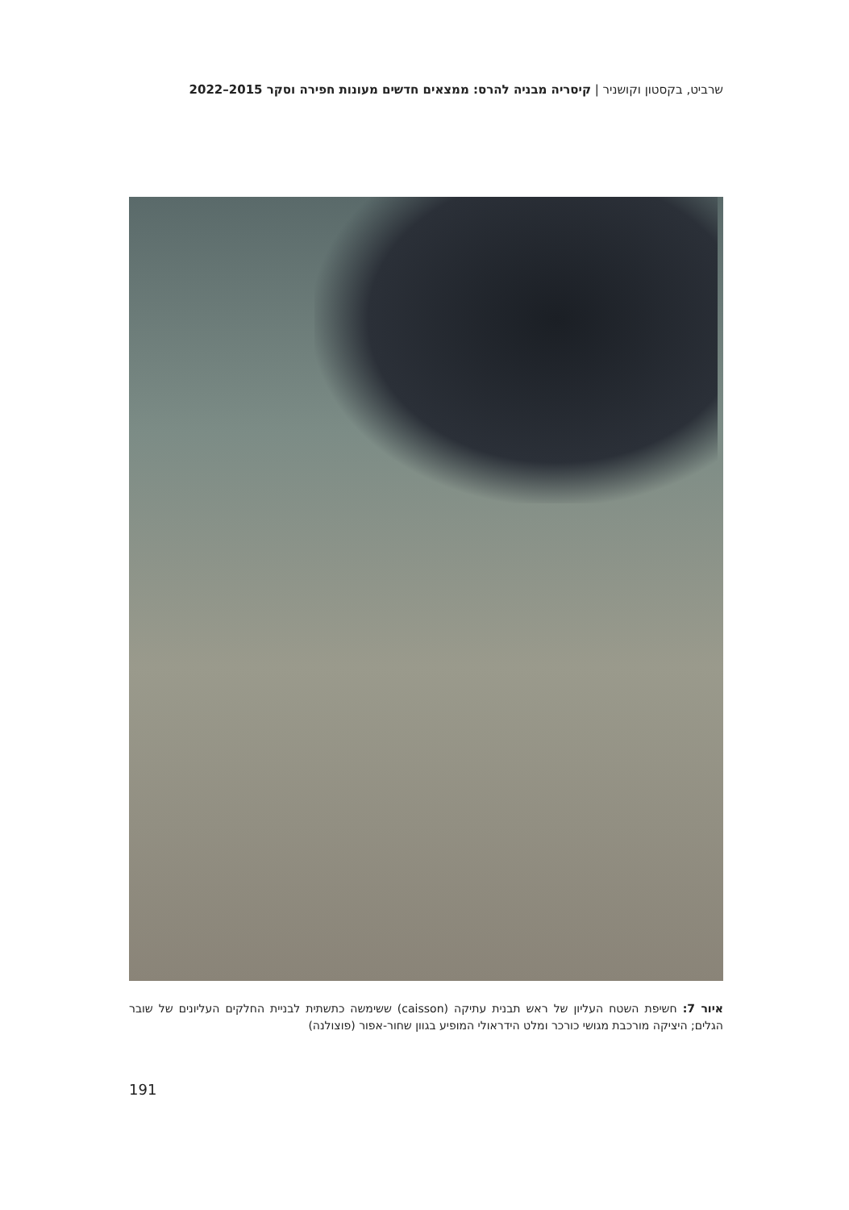שרביט, בקסטון וקושניר | קיסריה מבניה להרס: ממצאים חדשים מעונות חפירה וסקר 2015–2022
איור 7: חשיפת השטח העליון של ראש תבנית עתיקה (caisson) ששימשה כתשתית לבניית החלקים העליונים של שובר הגלים; היציקה מורכבת מגושי כורכר ומלט הידראולי המופיע בגוון שחור-אפור (פוצולנה)
191